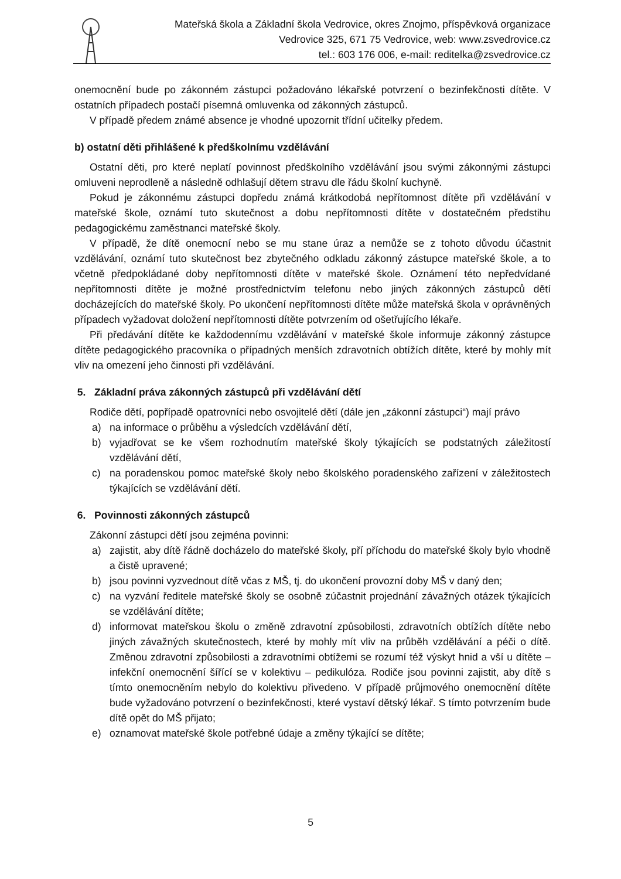Mateřská škola a Základní škola Vedrovice, okres Znojmo, příspěvková organizace
Vedrovice 325, 671 75 Vedrovice, web: www.zsvedrovice.cz
tel.: 603 176 006, e-mail: reditelka@zsvedrovice.cz
onemocnění bude po zákonném zástupci požadováno lékařské potvrzení o bezinfekčnosti dítěte. V ostatních případech postačí písemná omluvenka od zákonných zástupců.
V případě předem známé absence je vhodné upozornit třídní učitelky předem.
b) ostatní děti přihlášené k předškolnímu vzdělávání
Ostatní děti, pro které neplatí povinnost předškolního vzdělávání jsou svými zákonnými zástupci omluveni neprodleně a následně odhlašují dětem stravu dle řádu školní kuchyně.
Pokud je zákonnému zástupci dopředu známá krátkodobá nepřítomnost dítěte při vzdělávání v mateřské škole, oznámí tuto skutečnost a dobu nepřítomnosti dítěte v dostatečném předstihu pedagogickému zaměstnanci mateřské školy.
V případě, že dítě onemocní nebo se mu stane úraz a nemůže se z tohoto důvodu účastnit vzdělávání, oznámí tuto skutečnost bez zbytečného odkladu zákonný zástupce mateřské škole, a to včetně předpokládané doby nepřítomnosti dítěte v mateřské škole. Oznámení této nepředvídané nepřítomnosti dítěte je možné prostřednictvím telefonu nebo jiných zákonných zástupců dětí docházejících do mateřské školy. Po ukončení nepřítomnosti dítěte může mateřská škola v oprávněných případech vyžadovat doložení nepřítomnosti dítěte potvrzením od ošetřujícího lékaře.
Při předávání dítěte ke každodennímu vzdělávání v mateřské škole informuje zákonný zástupce dítěte pedagogického pracovníka o případných menších zdravotních obtížích dítěte, které by mohly mít vliv na omezení jeho činnosti při vzdělávání.
5. Základní práva zákonných zástupců při vzdělávání dětí
Rodiče dětí, popřípadě opatrovníci nebo osvojitelé dětí (dále jen „zákonní zástupci“) mají právo
a) na informace o průběhu a výsledcích vzdělávání dětí,
b) vyjadřovat se ke všem rozhodnutím mateřské školy týkajících se podstatných záležitostí vzdělávání dětí,
c) na poradenskou pomoc mateřské školy nebo školského poradenského zařízení v záležitostech týkajících se vzdělávání dětí.
6. Povinnosti zákonných zástupců
Zákonní zástupci dětí jsou zejména povinni:
a) zajistit, aby dítě řádně docházelo do mateřské školy, pří příchodu do mateřské školy bylo vhodně a čistě upravené;
b) jsou povinni vyzvednout dítě včas z MŠ, tj. do ukončení provozní doby MŠ v daný den;
c) na vyzvání ředitele mateřské školy se osobně zúčastnit projednání závažných otázek týkajících se vzdělávání dítěte;
d) informovat mateřskou školu o změně zdravotní způsobilosti, zdravotních obtížích dítěte nebo jiných závažných skutečnostech, které by mohly mít vliv na průběh vzdělávání a péči o dítě. Změnou zdravotní způsobilosti a zdravotními obtížemi se rozumí též výskyt hnid a vší u dítěte – infekční onemocnění šířící se v kolektivu – pedikulóza. Rodiče jsou povinni zajistit, aby dítě s tímto onemocněním nebylo do kolektivu přivedeno. V případě průjmového onemocnění dítěte bude vyžadováno potvrzení o bezinfekčnosti, které vystaví dětský lékař. S tímto potvrzením bude dítě opět do MŠ přijato;
e) oznamovat mateřské škole potřebné údaje a změny týkající se dítěte;
5